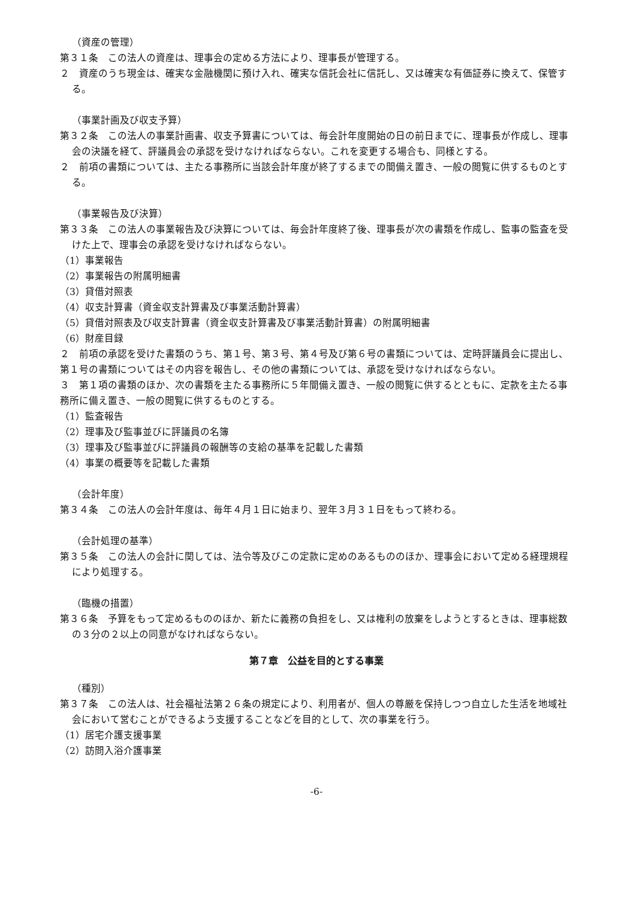（資産の管理）
第３１条　この法人の資産は、理事会の定める方法により、理事長が管理する。
２　資産のうち現金は、確実な金融機関に預け入れ、確実な信託会社に信託し、又は確実な有価証券に換えて、保管する。
（事業計画及び収支予算）
第３２条　この法人の事業計画書、収支予算書については、毎会計年度開始の日の前日までに、理事長が作成し、理事会の決議を経て、評議員会の承認を受けなければならない。これを変更する場合も、同様とする。
２　前項の書類については、主たる事務所に当該会計年度が終了するまでの間備え置き、一般の閲覧に供するものとする。
（事業報告及び決算）
第３３条　この法人の事業報告及び決算については、毎会計年度終了後、理事長が次の書類を作成し、監事の監査を受けた上で、理事会の承認を受けなければならない。
（1）事業報告
（2）事業報告の附属明細書
（3）貸借対照表
（4）収支計算書（資金収支計算書及び事業活動計算書）
（5）貸借対照表及び収支計算書（資金収支計算書及び事業活動計算書）の附属明細書
（6）財産目録
２　前項の承認を受けた書類のうち、第１号、第３号、第４号及び第６号の書類については、定時評議員会に提出し、第１号の書類についてはその内容を報告し、その他の書類については、承認を受けなければならない。
３　第１項の書類のほか、次の書類を主たる事務所に５年間備え置き、一般の閲覧に供するとともに、定款を主たる事務所に備え置き、一般の閲覧に供するものとする。
（1）監査報告
（2）理事及び監事並びに評議員の名簿
（3）理事及び監事並びに評議員の報酬等の支給の基準を記載した書類
（4）事業の概要等を記載した書類
（会計年度）
第３４条　この法人の会計年度は、毎年４月１日に始まり、翌年３月３１日をもって終わる。
（会計処理の基準）
第３５条　この法人の会計に関しては、法令等及びこの定款に定めのあるもののほか、理事会において定める経理規程により処理する。
（臨機の措置）
第３６条　予算をもって定めるもののほか、新たに義務の負担をし、又は権利の放棄をしようとするときは、理事総数の３分の２以上の同意がなければならない。
第７章　公益を目的とする事業
（種別）
第３７条　この法人は、社会福祉法第２６条の規定により、利用者が、個人の尊厳を保持しつつ自立した生活を地域社会において営むことができるよう支援することなどを目的として、次の事業を行う。
（1）居宅介護支援事業
（2）訪問入浴介護事業
-6-